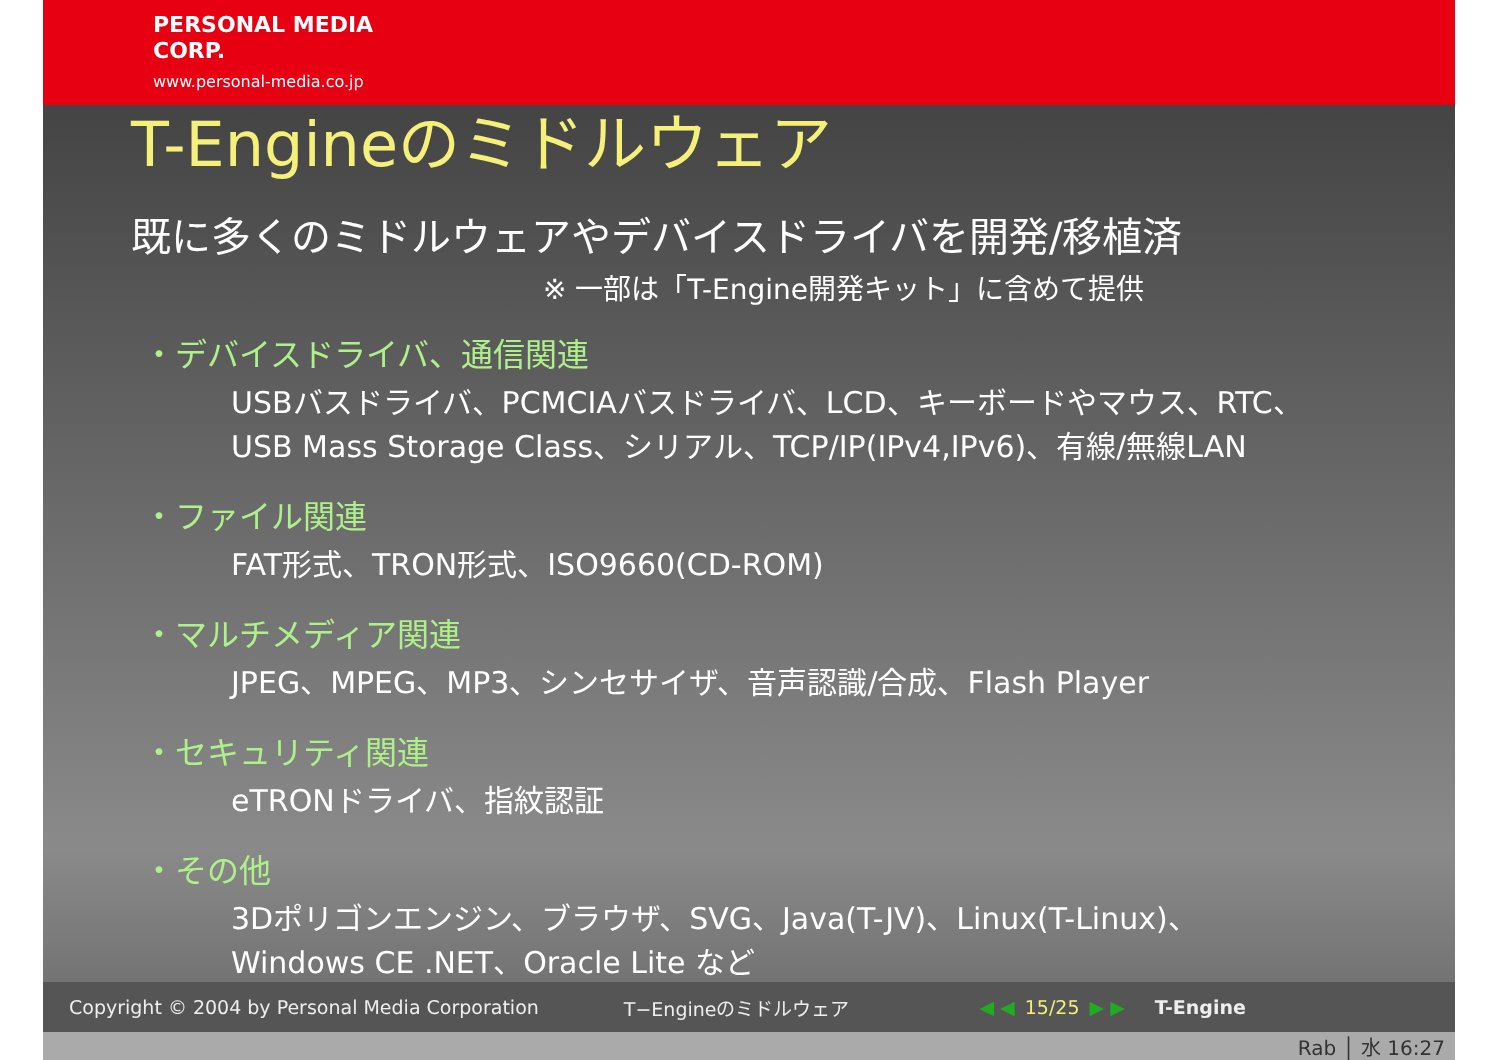PERSONAL MEDIA
CORP.
www.personal-media.co.jp
T-Engineのミドルウェア
既に多くのミドルウェアやデバイスドライバを開発/移植済
※ 一部は「T-Engine開発キット」に含めて提供
・デバイスドライバ、通信関連
USBバスドライバ、PCMCIAバスドライバ、LCD、キーボードやマウス、RTC、
USB Mass Storage Class、シリアル、TCP/IP(IPv4,IPv6)、有線/無線LAN
・ファイル関連
FAT形式、TRON形式、ISO9660(CD-ROM)
・マルチメディア関連
JPEG、MPEG、MP3、シンセサイザ、音声認識/合成、Flash Player
・セキュリティ関連
eTRONドライバ、指紋認証
・その他
3Dポリゴンエンジン、ブラウザ、SVG、Java(T-JV)、Linux(T-Linux)、
Windows CE .NET、Oracle Lite など
Copyright © 2004 by Personal Media Corporation T−Engineのミドルウェア ◀ ◀ 15/25 ▶ ▶ T-Engine
Rab │ 水 16:27